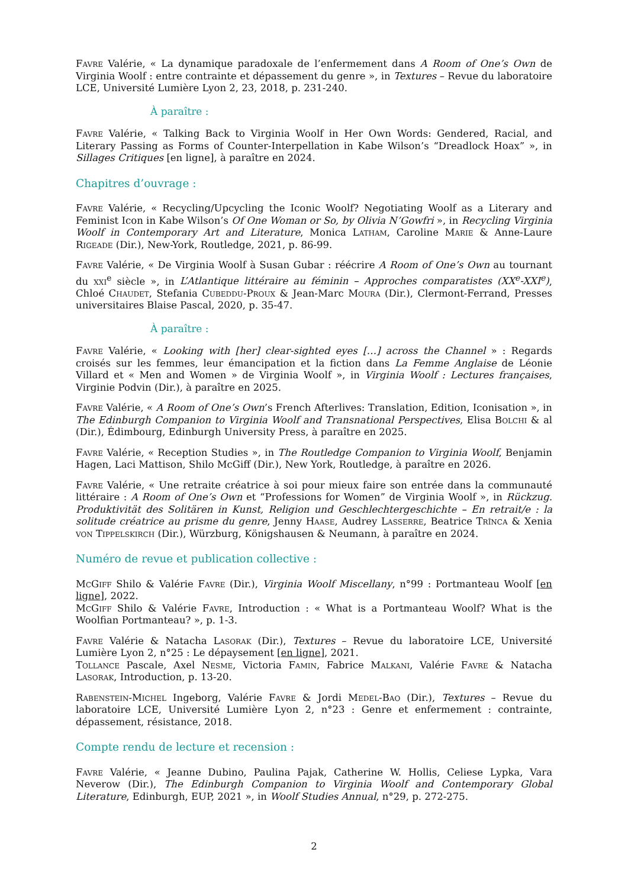Favre Valérie, « La dynamique paradoxale de l’enfermement dans A Room of One’s Own de Virginia Woolf : entre contrainte et dépassement du genre », in Textures – Revue du laboratoire LCE, Université Lumière Lyon 2, 23, 2018, p. 231-240.
À paraître :
Favre Valérie, « Talking Back to Virginia Woolf in Her Own Words: Gendered, Racial, and Literary Passing as Forms of Counter-Interpellation in Kabe Wilson’s “Dreadlock Hoax” », in Sillages Critiques [en ligne], à paraître en 2024.
Chapitres d’ouvrage :
Favre Valérie, « Recycling/Upcycling the Iconic Woolf? Negotiating Woolf as a Literary and Feminist Icon in Kabe Wilson’s Of One Woman or So, by Olivia N’Gowfri », in Recycling Virginia Woolf in Contemporary Art and Literature, Monica Latham, Caroline Marie & Anne-Laure Rigeade (Dir.), New-York, Routledge, 2021, p. 86-99.
Favre Valérie, « De Virginia Woolf à Susan Gubar : réécrire A Room of One’s Own au tournant du xxi<sup>e</sup> siècle », in L’Atlantique littéraire au féminin – Approches comparatistes (XX<sup>e</sup>-XXI<sup>e</sup>), Chloé Chaudet, Stefania Cubeddu-Proux & Jean-Marc Moura (Dir.), Clermont-Ferrand, Presses universitaires Blaise Pascal, 2020, p. 35-47.
À paraître :
Favre Valérie, « Looking with [her] clear-sighted eyes […] across the Channel » : Regards croisés sur les femmes, leur émancipation et la fiction dans La Femme Anglaise de Léonie Villard et « Men and Women » de Virginia Woolf », in Virginia Woolf : Lectures françaises, Virginie Podvin (Dir.), à paraître en 2025.
Favre Valérie, « A Room of One’s Own’s French Afterlives: Translation, Edition, Iconisation », in The Edinburgh Companion to Virginia Woolf and Transnational Perspectives, Elisa Bolchi & al (Dir.), Édimbourg, Edinburgh University Press, à paraître en 2025.
Favre Valérie, « Reception Studies », in The Routledge Companion to Virginia Woolf, Benjamin Hagen, Laci Mattison, Shilo McGiff (Dir.), New York, Routledge, à paraître en 2026.
Favre Valérie, « Une retraite créatrice à soi pour mieux faire son entrée dans la communauté littéraire : A Room of One’s Own et “Professions for Women” de Virginia Woolf », in Rückzug. Produktivität des Solitären in Kunst, Religion und Geschlechtergeschichte – En retrait/e : la solitude créatrice au prisme du genre, Jenny Haase, Audrey Lasserre, Beatrice Trînca & Xenia von Tippelskirch (Dir.), Würzburg, Königshausen & Neumann, à paraître en 2024.
Numéro de revue et publication collective :
McGiff Shilo & Valérie Favre (Dir.), Virginia Woolf Miscellany, n°99 : Portmanteau Woolf [en ligne], 2022.
McGiff Shilo & Valérie Favre, Introduction : « What is a Portmanteau Woolf? What is the Woolfian Portmanteau? », p. 1-3.
Favre Valérie & Natacha Lasorak (Dir.), Textures – Revue du laboratoire LCE, Université Lumière Lyon 2, n°25 : Le dépaysement [en ligne], 2021.
Tollance Pascale, Axel Nesme, Victoria Famin, Fabrice Malkani, Valérie Favre & Natacha Lasorak, Introduction, p. 13-20.
Rabenstein-Michel Ingeborg, Valérie Favre & Jordi Medel-Bao (Dir.), Textures – Revue du laboratoire LCE, Université Lumière Lyon 2, n°23 : Genre et enfermement : contrainte, dépassement, résistance, 2018.
Compte rendu de lecture et recension :
Favre Valérie, « Jeanne Dubino, Paulina Pajak, Catherine W. Hollis, Celiese Lypka, Vara Neverow (Dir.), The Edinburgh Companion to Virginia Woolf and Contemporary Global Literature, Edinburgh, EUP, 2021 », in Woolf Studies Annual, n°29, p. 272-275.
2